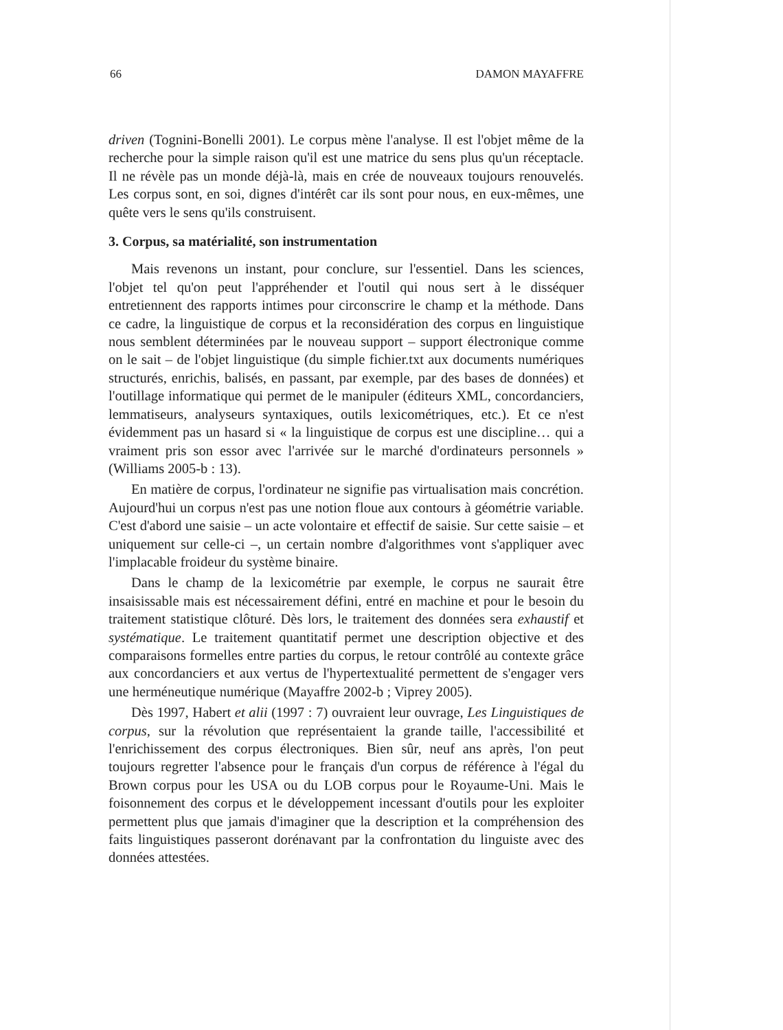66 DAMON MAYAFFRE
driven (Tognini-Bonelli 2001). Le corpus mène l'analyse. Il est l'objet même de la recherche pour la simple raison qu'il est une matrice du sens plus qu'un réceptacle. Il ne révèle pas un monde déjà-là, mais en crée de nouveaux toujours renouvelés. Les corpus sont, en soi, dignes d'intérêt car ils sont pour nous, en eux-mêmes, une quête vers le sens qu'ils construisent.
3. Corpus, sa matérialité, son instrumentation
Mais revenons un instant, pour conclure, sur l'essentiel. Dans les sciences, l'objet tel qu'on peut l'appréhender et l'outil qui nous sert à le disséquer entretiennent des rapports intimes pour circonscrire le champ et la méthode. Dans ce cadre, la linguistique de corpus et la reconsidération des corpus en linguistique nous semblent déterminées par le nouveau support – support électronique comme on le sait – de l'objet linguistique (du simple fichier.txt aux documents numériques structurés, enrichis, balisés, en passant, par exemple, par des bases de données) et l'outillage informatique qui permet de le manipuler (éditeurs XML, concordanciers, lemmatiseurs, analyseurs syntaxiques, outils lexicométriques, etc.). Et ce n'est évidemment pas un hasard si « la linguistique de corpus est une discipline… qui a vraiment pris son essor avec l'arrivée sur le marché d'ordinateurs personnels » (Williams 2005-b : 13).
En matière de corpus, l'ordinateur ne signifie pas virtualisation mais concrétion. Aujourd'hui un corpus n'est pas une notion floue aux contours à géométrie variable. C'est d'abord une saisie – un acte volontaire et effectif de saisie. Sur cette saisie – et uniquement sur celle-ci –, un certain nombre d'algorithmes vont s'appliquer avec l'implacable froideur du système binaire.
Dans le champ de la lexicométrie par exemple, le corpus ne saurait être insaisissable mais est nécessairement défini, entré en machine et pour le besoin du traitement statistique clôturé. Dès lors, le traitement des données sera exhaustif et systématique. Le traitement quantitatif permet une description objective et des comparaisons formelles entre parties du corpus, le retour contrôlé au contexte grâce aux concordanciers et aux vertus de l'hypertextualité permettent de s'engager vers une herméneutique numérique (Mayaffre 2002-b ; Viprey 2005).
Dès 1997, Habert et alii (1997 : 7) ouvraient leur ouvrage, Les Linguistiques de corpus, sur la révolution que représentaient la grande taille, l'accessibilité et l'enrichissement des corpus électroniques. Bien sûr, neuf ans après, l'on peut toujours regretter l'absence pour le français d'un corpus de référence à l'égal du Brown corpus pour les USA ou du LOB corpus pour le Royaume-Uni. Mais le foisonnement des corpus et le développement incessant d'outils pour les exploiter permettent plus que jamais d'imaginer que la description et la compréhension des faits linguistiques passeront dorénavant par la confrontation du linguiste avec des données attestées.